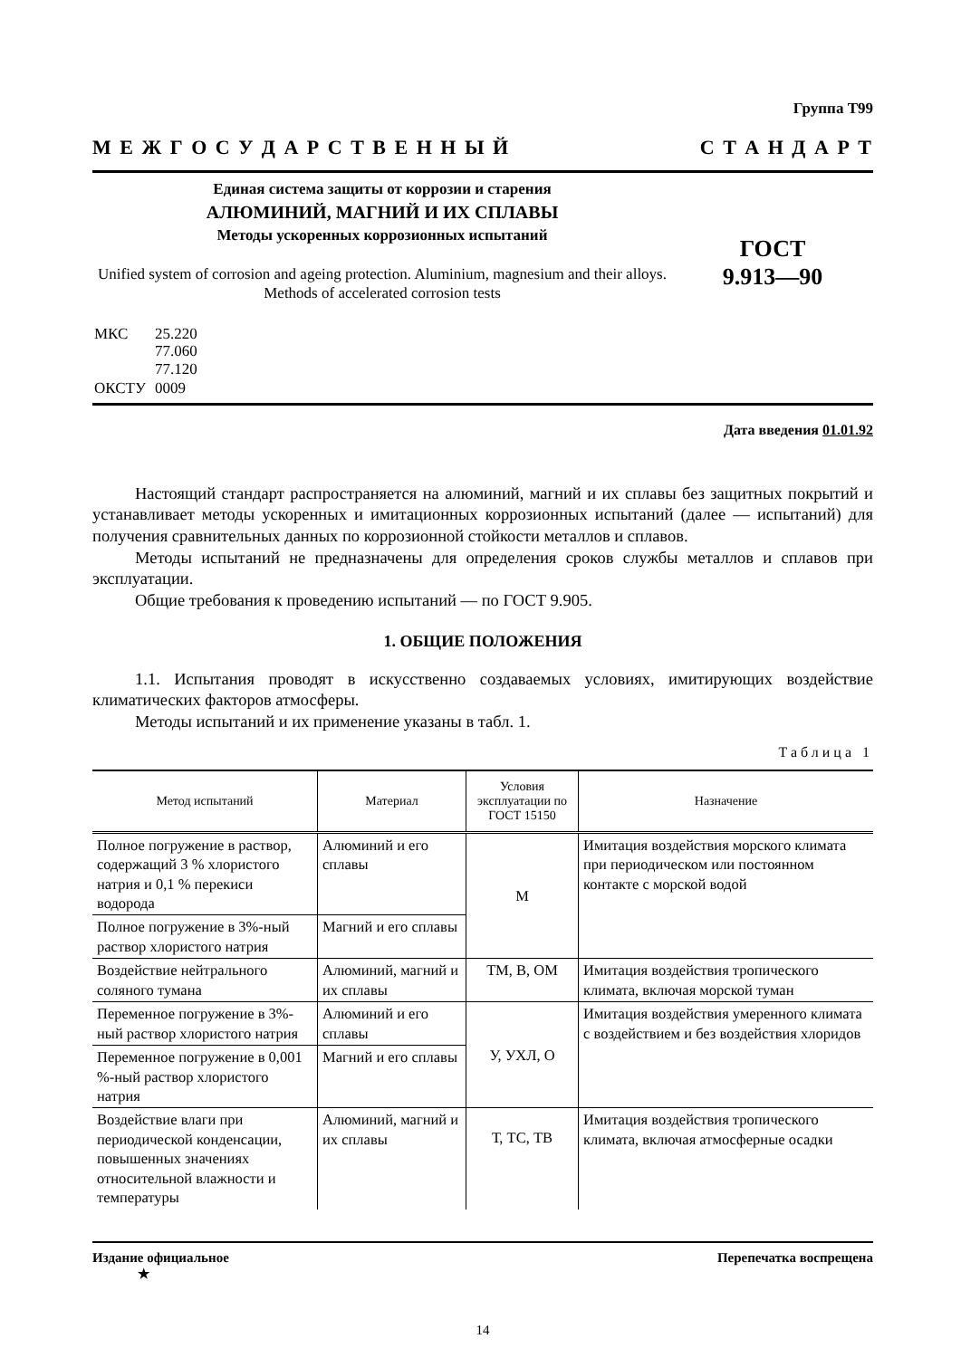Группа Т99
М Е Ж Г О С У Д А Р С Т В Е Н Н Ы Й С Т А Н Д А Р Т
Единая система защиты от коррозии и старения
АЛЮМИНИЙ, МАГНИЙ И ИХ СПЛАВЫ
Методы ускоренных коррозионных испытаний
Unified system of corrosion and ageing protection. Aluminium, magnesium and their alloys. Methods of accelerated corrosion tests
ГОСТ
9.913—90
| МКС | 25.220 77.060 77.120 |
| ОКСТУ | 0009 |
Дата введения 01.01.92
Настоящий стандарт распространяется на алюминий, магний и их сплавы без защитных покрытий и устанавливает методы ускоренных и имитационных коррозионных испытаний (далее — испытаний) для получения сравнительных данных по коррозионной стойкости металлов и сплавов.
Методы испытаний не предназначены для определения сроков службы металлов и сплавов при эксплуатации.
Общие требования к проведению испытаний — по ГОСТ 9.905.
1. ОБЩИЕ ПОЛОЖЕНИЯ
1.1. Испытания проводят в искусственно создаваемых условиях, имитирующих воздействие климатических факторов атмосферы.
Методы испытаний и их применение указаны в табл. 1.
Таблица 1
| Метод испытаний | Материал | Условия эксплуатации по ГОСТ 15150 | Назначение |
| --- | --- | --- | --- |
| Полное погружение в раствор, содержащий 3 % хлористого натрия и 0,1 % перекиси водорода | Алюминий и его сплавы | М | Имитация воздействия морского климата при периодическом или постоянном контакте с морской водой |
| Полное погружение в 3%-ный раствор хлористого натрия | Магний и его сплавы | | |
| Воздействие нейтрального соляного тумана | Алюминий, магний и их сплавы | ТМ, В, ОМ | Имитация воздействия тропического климата, включая морской туман |
| Переменное погружение в 3%-ный раствор хлористого натрия | Алюминий и его сплавы | У, УХЛ, О | Имитация воздействия умеренного климата с воздействием и без воздействия хлоридов |
| Переменное погружение в 0,001 %-ный раствор хлористого натрия | Магний и его сплавы | | |
| Воздействие влаги при периодической конденсации, повышенных значениях относительной влажности и температуры | Алюминий, магний и их сплавы | Т, ТС, ТВ | Имитация воздействия тропического климата, включая атмосферные осадки |
Издание официальное
★ Перепечатка воспрещена
14